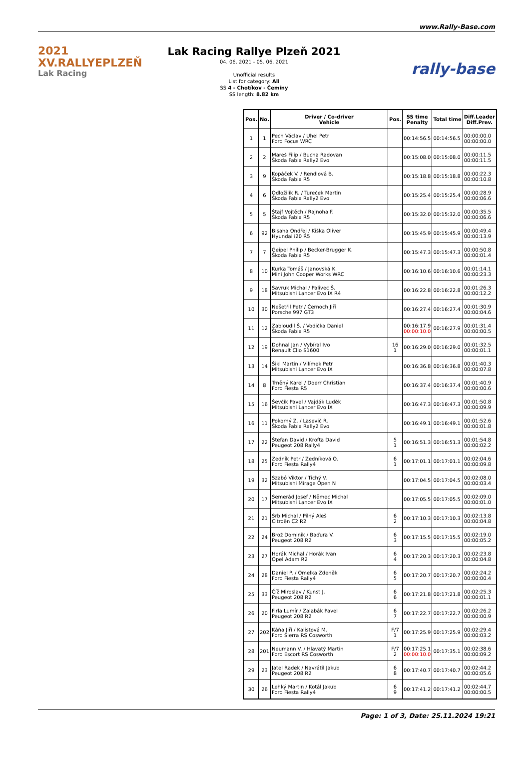www.Rally-Base.com
2021 XV.RALLYEPLZEŇ
Lak Racing
Lak Racing Rallye Plzeň 2021
04. 06. 2021 - 05. 06. 2021
Unofficial results
List for category: All
SS 4 - Chotíkov - Čemíny
SS length: 8.82 km
rally-base
| Pos. | No. | Driver / Co-driver Vehicle | Pos. | SS time Penalty | Total time | Diff.Leader Diff.Prev. |
| --- | --- | --- | --- | --- | --- | --- |
| 1 | 1 | Pech Václav / Uhel Petr Ford Focus WRC | | 00:14:56.5 | 00:14:56.5 | 00:00:00.0 00:00:00.0 |
| 2 | 2 | Mareš Filip / Bucha Radovan Škoda Fabia Rally2 Evo | | 00:15:08.0 | 00:15:08.0 | 00:00:11.5 00:00:11.5 |
| 3 | 9 | Kopáček V. / Rendlová B. Škoda Fabia R5 | | 00:15:18.8 | 00:15:18.8 | 00:00:22.3 00:00:10.8 |
| 4 | 6 | Odložilík R. / Tureček Martin Škoda Fabia Rally2 Evo | | 00:15:25.4 | 00:15:25.4 | 00:00:28.9 00:00:06.6 |
| 5 | 5 | Štajf Vojtěch / Rajnoha F. Škoda Fabia R5 | | 00:15:32.0 | 00:15:32.0 | 00:00:35.5 00:00:06.6 |
| 6 | 92 | Bisaha Ondřej / Kiška Oliver Hyundai i20 R5 | | 00:15:45.9 | 00:15:45.9 | 00:00:49.4 00:00:13.9 |
| 7 | 7 | Geipel Philip / Becker-Brugger K. Škoda Fabia R5 | | 00:15:47.3 | 00:15:47.3 | 00:00:50.8 00:00:01.4 |
| 8 | 10 | Kurka Tomáš / Janovská K. Mini John Cooper Works WRC | | 00:16:10.6 | 00:16:10.6 | 00:01:14.1 00:00:23.3 |
| 9 | 18 | Savruk Michal / Palivec Š. Mitsubishi Lancer Evo IX R4 | | 00:16:22.8 | 00:16:22.8 | 00:01:26.3 00:00:12.2 |
| 10 | 30 | Nešetřil Petr / Černoch Jiří Porsche 997 GT3 | | 00:16:27.4 | 00:16:27.4 | 00:01:30.9 00:00:04.6 |
| 11 | 12 | Zabloudil Š. / Vodička Daniel Škoda Fabia R5 | | 00:16:17.9 00:00:10.0 | 00:16:27.9 | 00:01:31.4 00:00:00.5 |
| 12 | 19 | Dohnal Jan / Vybíral Ivo Renault Clio S1600 | 16 1 | 00:16:29.0 | 00:16:29.0 | 00:01:32.5 00:00:01.1 |
| 13 | 14 | Šikl Martin / Vilímek Petr Mitsubishi Lancer Evo IX | | 00:16:36.8 | 00:16:36.8 | 00:01:40.3 00:00:07.8 |
| 14 | 8 | Trněný Karel / Doerr Christian Ford Fiesta R5 | | 00:16:37.4 | 00:16:37.4 | 00:01:40.9 00:00:00.6 |
| 15 | 16 | Ševčík Pavel / Vajdák Luděk Mitsubishi Lancer Evo IX | | 00:16:47.3 | 00:16:47.3 | 00:01:50.8 00:00:09.9 |
| 16 | 11 | Pokorný Z. / Lasevič R. Škoda Fabia Rally2 Evo | | 00:16:49.1 | 00:16:49.1 | 00:01:52.6 00:00:01.8 |
| 17 | 22 | Štefan David / Krofta David Peugeot 208 Rally4 | 5 1 | 00:16:51.3 | 00:16:51.3 | 00:01:54.8 00:00:02.2 |
| 18 | 25 | Zedník Petr / Zedníková O. Ford Fiesta Rally4 | 6 1 | 00:17:01.1 | 00:17:01.1 | 00:02:04.6 00:00:09.8 |
| 19 | 32 | Szabó Viktor / Tichý V. Mitsubishi Mirage Open N | | 00:17:04.5 | 00:17:04.5 | 00:02:08.0 00:00:03.4 |
| 20 | 17 | Semerád Josef / Němec Michal Mitsubishi Lancer Evo IX | | 00:17:05.5 | 00:17:05.5 | 00:02:09.0 00:00:01.0 |
| 21 | 21 | Srb Michal / Pilný Aleš Citroën C2 R2 | 6 2 | 00:17:10.3 | 00:17:10.3 | 00:02:13.8 00:00:04.8 |
| 22 | 24 | Brož Dominik / Baďura V. Peugeot 208 R2 | 6 3 | 00:17:15.5 | 00:17:15.5 | 00:02:19.0 00:00:05.2 |
| 23 | 27 | Horák Michal / Horák Ivan Opel Adam R2 | 6 4 | 00:17:20.3 | 00:17:20.3 | 00:02:23.8 00:00:04.8 |
| 24 | 28 | Daniel P. / Omelka Zdeněk Ford Fiesta Rally4 | 6 5 | 00:17:20.7 | 00:17:20.7 | 00:02:24.2 00:00:00.4 |
| 25 | 33 | Číž Miroslav / Kunst J. Peugeot 208 R2 | 6 6 | 00:17:21.8 | 00:17:21.8 | 00:02:25.3 00:00:01.1 |
| 26 | 20 | Firla Lumír / Zalabák Pavel Peugeot 208 R2 | 6 7 | 00:17:22.7 | 00:17:22.7 | 00:02:26.2 00:00:00.9 |
| 27 | 202 | Káňa Jiří / Kalistová M. Ford Sierra RS Cosworth | F/7 1 | 00:17:25.9 | 00:17:25.9 | 00:02:29.4 00:00:03.2 |
| 28 | 201 | Neumann V. / Hlavatý Martin Ford Escort RS Cosworth | F/7 2 | 00:17:25.1 00:00:10.0 | 00:17:35.1 | 00:02:38.6 00:00:09.2 |
| 29 | 23 | Jatel Radek / Navrátil Jakub Peugeot 208 R2 | 6 8 | 00:17:40.7 | 00:17:40.7 | 00:02:44.2 00:00:05.6 |
| 30 | 26 | Lehký Martin / Kotál Jakub Ford Fiesta Rally4 | 6 9 | 00:17:41.2 | 00:17:41.2 | 00:02:44.7 00:00:00.5 |
Page: 1 of 3, Date: 25.11.2024 19:21